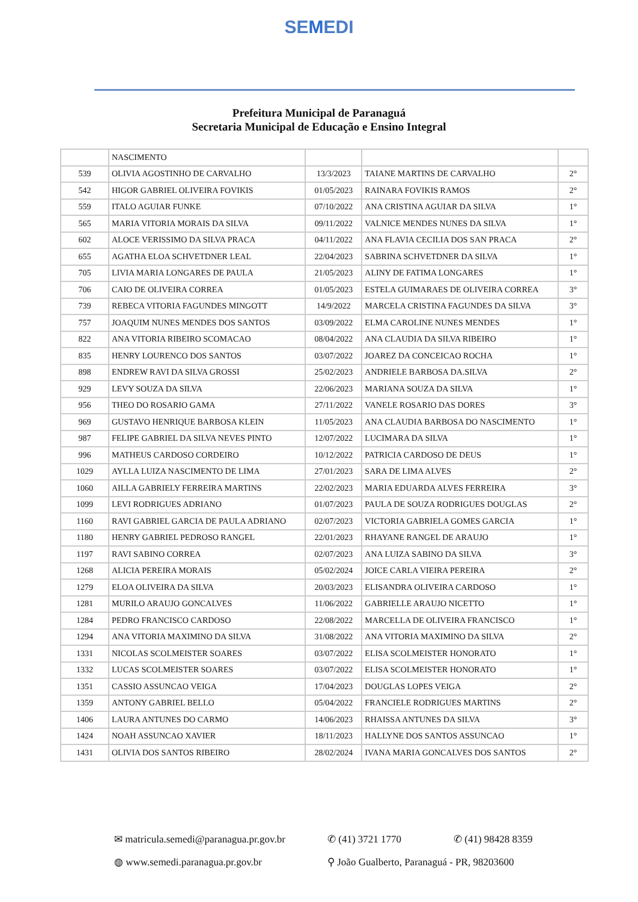SEMEDI
Prefeitura Municipal de Paranaguá
Secretaria Municipal de Educação e Ensino Integral
| | NASCIMENTO | | | |
| 539 | OLIVIA AGOSTINHO DE CARVALHO | 13/3/2023 | TAIANE MARTINS DE CARVALHO | 2° |
| 542 | HIGOR GABRIEL OLIVEIRA FOVIKIS | 01/05/2023 | RAINARA FOVIKIS RAMOS | 2° |
| 559 | ITALO AGUIAR FUNKE | 07/10/2022 | ANA CRISTINA AGUIAR DA SILVA | 1° |
| 565 | MARIA VITORIA MORAIS DA SILVA | 09/11/2022 | VALNICE MENDES NUNES DA SILVA | 1° |
| 602 | ALOCE VERISSIMO DA SILVA PRACA | 04/11/2022 | ANA FLAVIA CECILIA DOS SAN PRACA | 2° |
| 655 | AGATHA ELOA SCHVETDNER LEAL | 22/04/2023 | SABRINA SCHVETDNER DA SILVA | 1° |
| 705 | LIVIA MARIA LONGARES DE PAULA | 21/05/2023 | ALINY DE FATIMA LONGARES | 1° |
| 706 | CAIO DE OLIVEIRA CORREA | 01/05/2023 | ESTELA GUIMARAES DE OLIVEIRA CORREA | 3° |
| 739 | REBECA VITORIA FAGUNDES MINGOTT | 14/9/2022 | MARCELA CRISTINA FAGUNDES DA SILVA | 3° |
| 757 | JOAQUIM NUNES MENDES DOS SANTOS | 03/09/2022 | ELMA CAROLINE NUNES MENDES | 1° |
| 822 | ANA VITORIA RIBEIRO SCOMACAO | 08/04/2022 | ANA CLAUDIA DA SILVA RIBEIRO | 1° |
| 835 | HENRY LOURENCO DOS SANTOS | 03/07/2022 | JOAREZ DA CONCEICAO ROCHA | 1° |
| 898 | ENDREW RAVI DA SILVA GROSSI | 25/02/2023 | ANDRIELE BARBOSA DA.SILVA | 2° |
| 929 | LEVY SOUZA DA SILVA | 22/06/2023 | MARIANA SOUZA DA SILVA | 1° |
| 956 | THEO DO ROSARIO GAMA | 27/11/2022 | VANELE ROSARIO DAS DORES | 3° |
| 969 | GUSTAVO HENRIQUE BARBOSA KLEIN | 11/05/2023 | ANA CLAUDIA BARBOSA DO NASCIMENTO | 1° |
| 987 | FELIPE GABRIEL DA SILVA NEVES PINTO | 12/07/2022 | LUCIMARA DA SILVA | 1° |
| 996 | MATHEUS CARDOSO CORDEIRO | 10/12/2022 | PATRICIA CARDOSO DE DEUS | 1° |
| 1029 | AYLLA LUIZA NASCIMENTO DE LIMA | 27/01/2023 | SARA DE LIMA ALVES | 2° |
| 1060 | AILLA GABRIELY FERREIRA MARTINS | 22/02/2023 | MARIA EDUARDA ALVES FERREIRA | 3° |
| 1099 | LEVI RODRIGUES ADRIANO | 01/07/2023 | PAULA DE SOUZA RODRIGUES DOUGLAS | 2° |
| 1160 | RAVI GABRIEL GARCIA DE PAULA ADRIANO | 02/07/2023 | VICTORIA GABRIELA GOMES GARCIA | 1° |
| 1180 | HENRY GABRIEL PEDROSO RANGEL | 22/01/2023 | RHAYANE RANGEL DE ARAUJO | 1° |
| 1197 | RAVI SABINO CORREA | 02/07/2023 | ANA LUIZA SABINO DA SILVA | 3° |
| 1268 | ALICIA PEREIRA MORAIS | 05/02/2024 | JOICE CARLA VIEIRA PEREIRA | 2° |
| 1279 | ELOA OLIVEIRA DA SILVA | 20/03/2023 | ELISANDRA OLIVEIRA CARDOSO | 1° |
| 1281 | MURILO ARAUJO GONCALVES | 11/06/2022 | GABRIELLE ARAUJO NICETTO | 1° |
| 1284 | PEDRO FRANCISCO CARDOSO | 22/08/2022 | MARCELLA DE OLIVEIRA FRANCISCO | 1° |
| 1294 | ANA VITORIA MAXIMINO DA SILVA | 31/08/2022 | ANA VITORIA MAXIMINO DA SILVA | 2° |
| 1331 | NICOLAS SCOLMEISTER SOARES | 03/07/2022 | ELISA SCOLMEISTER HONORATO | 1° |
| 1332 | LUCAS SCOLMEISTER SOARES | 03/07/2022 | ELISA SCOLMEISTER HONORATO | 1° |
| 1351 | CASSIO ASSUNCAO VEIGA | 17/04/2023 | DOUGLAS LOPES VEIGA | 2° |
| 1359 | ANTONY GABRIEL BELLO | 05/04/2022 | FRANCIELE RODRIGUES MARTINS | 2° |
| 1406 | LAURA ANTUNES DO CARMO | 14/06/2023 | RHAISSA ANTUNES DA SILVA | 3° |
| 1424 | NOAH ASSUNCAO XAVIER | 18/11/2023 | HALLYNE DOS SANTOS ASSUNCAO | 1° |
| 1431 | OLIVIA DOS SANTOS RIBEIRO | 28/02/2024 | IVANA MARIA GONCALVES DOS SANTOS | 2° |
✉ matricula.semedi@paranagua.pr.gov.br ✆ (41) 3721 1770 ✆ (41) 98428 8359
◍ www.semedi.paranagua.pr.gov.br ⚲ João Gualberto, Paranaguá - PR, 98203600